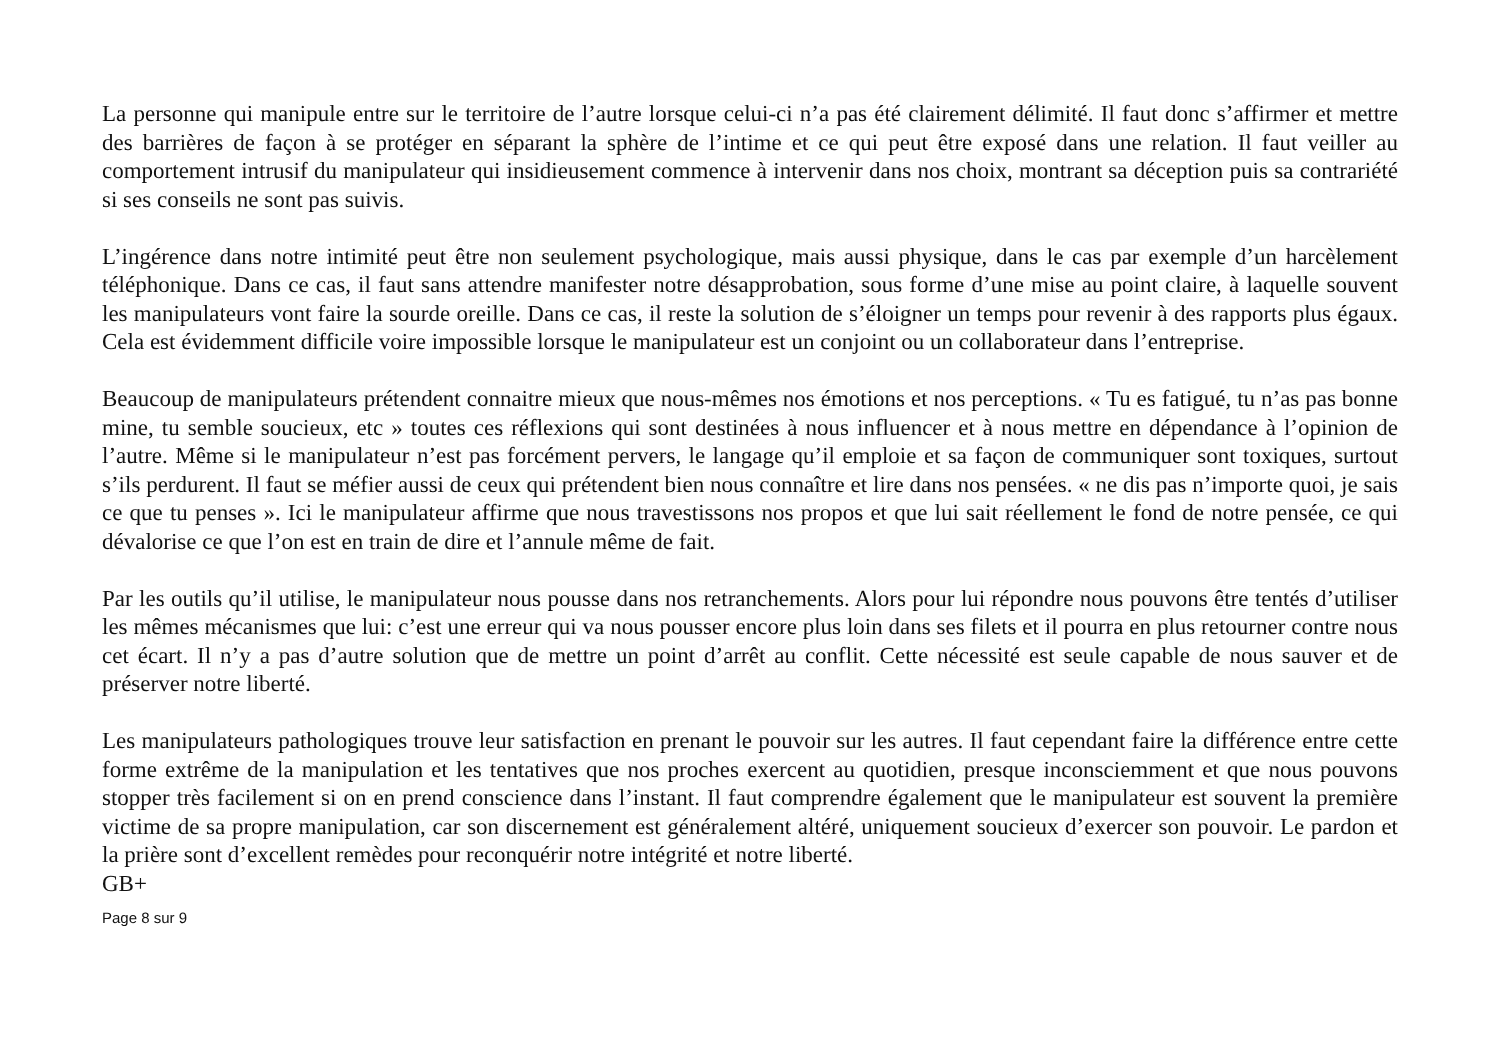La personne qui manipule entre sur le territoire de l’autre lorsque celui-ci n’a pas été clairement délimité. Il faut donc s’affirmer et mettre des barrières de façon à se protéger en séparant la sphère de l’intime et ce qui peut être exposé dans une relation. Il faut veiller au comportement intrusif du manipulateur qui insidieusement commence à intervenir dans nos choix, montrant sa déception puis sa contrariété si ses conseils ne sont pas suivis.
L’ingérence dans notre intimité peut être non seulement psychologique, mais aussi physique, dans le cas par exemple d’un harcèlement téléphonique. Dans ce cas, il faut sans attendre manifester notre désapprobation, sous forme d’une mise au point claire, à laquelle souvent les manipulateurs vont faire la sourde oreille. Dans ce cas, il reste la solution de s’éloigner un temps pour revenir à des rapports plus égaux. Cela est évidemment difficile voire impossible lorsque le manipulateur est un conjoint ou un collaborateur dans l’entreprise.
Beaucoup de manipulateurs prétendent connaitre mieux que nous-mêmes nos émotions et nos perceptions. « Tu es fatigué, tu n’as pas bonne mine, tu semble soucieux, etc » toutes ces réflexions qui sont destinées à nous influencer et à nous mettre en dépendance à l’opinion de l’autre. Même si le manipulateur n’est pas forcément pervers, le langage qu’il emploie et sa façon de communiquer sont toxiques, surtout s’ils perdurent. Il faut se méfier aussi de ceux qui prétendent bien nous connaître et lire dans nos pensées. « ne dis pas n’importe quoi, je sais ce que tu penses ». Ici le manipulateur affirme que nous travestissons nos propos et que lui sait réellement le fond de notre pensée, ce qui dévalorise ce que l’on est en train de dire et l’annule même de fait.
Par les outils qu’il utilise, le manipulateur nous pousse dans nos retranchements. Alors pour lui répondre nous pouvons être tentés d’utiliser les mêmes mécanismes que lui: c’est une erreur qui va nous pousser encore plus loin dans ses filets et il pourra en plus retourner contre nous cet écart. Il n’y a pas d’autre solution que de mettre un point d’arrêt au conflit. Cette nécessité est seule capable de nous sauver et de préserver notre liberté.
Les manipulateurs pathologiques trouve leur satisfaction en prenant le pouvoir sur les autres. Il faut cependant faire la différence entre cette forme extrême de la manipulation et les tentatives que nos proches exercent au quotidien, presque inconsciemment et que nous pouvons stopper très facilement si on en prend conscience dans l’instant. Il faut comprendre également que le manipulateur est souvent la première victime de sa propre manipulation, car son discernement est généralement altéré, uniquement soucieux d’exercer son pouvoir. Le pardon et la prière sont d’excellent remèdes pour reconquérir notre intégrité et notre liberté.
GB+
Page 8 sur 9